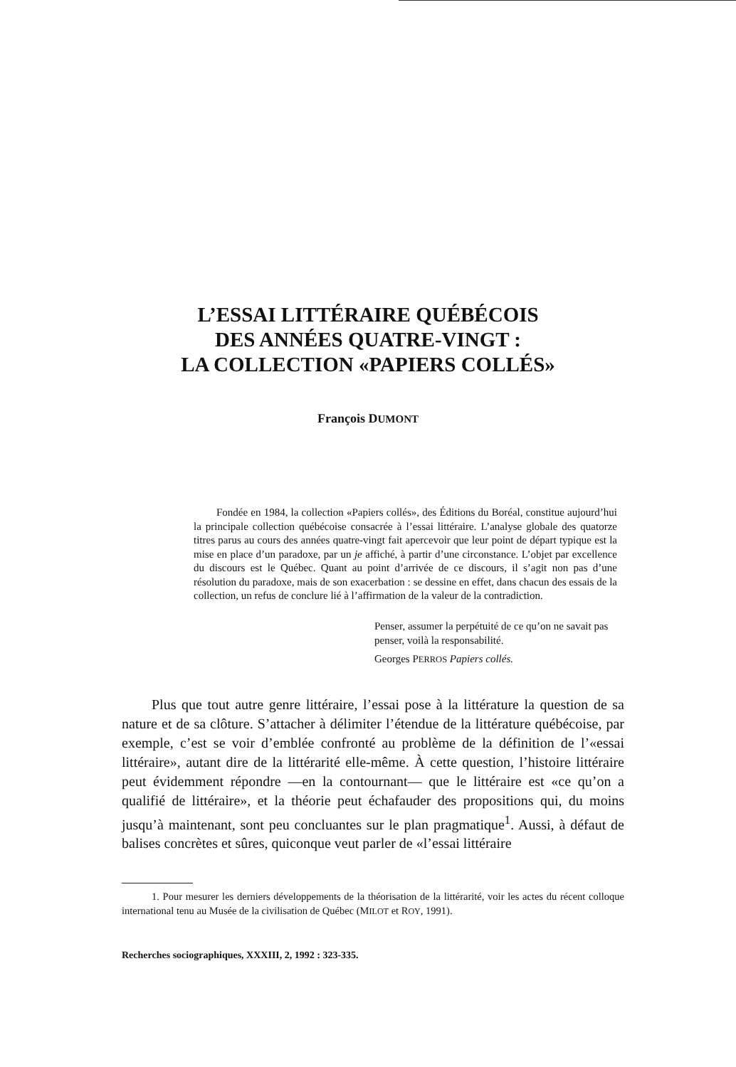L’ESSAI LITTÉRAIRE QUÉBÉCOIS
DES ANNÉES QUATRE-VINGT :
LA COLLECTION «PAPIERS COLLÉS»
François DUMONT
Fondée en 1984, la collection «Papiers collés», des Éditions du Boréal, constitue aujourd’hui la principale collection québécoise consacrée à l’essai littéraire. L’analyse globale des quatorze titres parus au cours des années quatre-vingt fait apercevoir que leur point de départ typique est la mise en place d’un paradoxe, par un je affiché, à partir d’une circonstance. L’objet par excellence du discours est le Québec. Quant au point d’arrivée de ce discours, il s’agit non pas d’une résolution du paradoxe, mais de son exacerbation : se dessine en effet, dans chacun des essais de la collection, un refus de conclure lié à l’affirmation de la valeur de la contradiction.
Penser, assumer la perpétuité de ce qu’on ne savait pas penser, voilà la responsabilité.
Georges PERROS Papiers collés.
Plus que tout autre genre littéraire, l’essai pose à la littérature la question de sa nature et de sa clôture. S’attacher à délimiter l’étendue de la littérature québécoise, par exemple, c’est se voir d’emblée confronté au problème de la définition de l’«essai littéraire», autant dire de la littérarité elle-même. À cette question, l’histoire littéraire peut évidemment répondre —en la contournant— que le littéraire est «ce qu’on a qualifié de littéraire», et la théorie peut échafauder des propositions qui, du moins jusqu’à maintenant, sont peu concluantes sur le plan pragmatique<sup>1</sup>. Aussi, à défaut de balises concrètes et sûres, quiconque veut parler de «l’essai littéraire
1. Pour mesurer les derniers développements de la théorisation de la littérarité, voir les actes du récent colloque international tenu au Musée de la civilisation de Québec (MILOT et ROY, 1991).
Recherches sociographiques, XXXIII, 2, 1992 : 323-335.